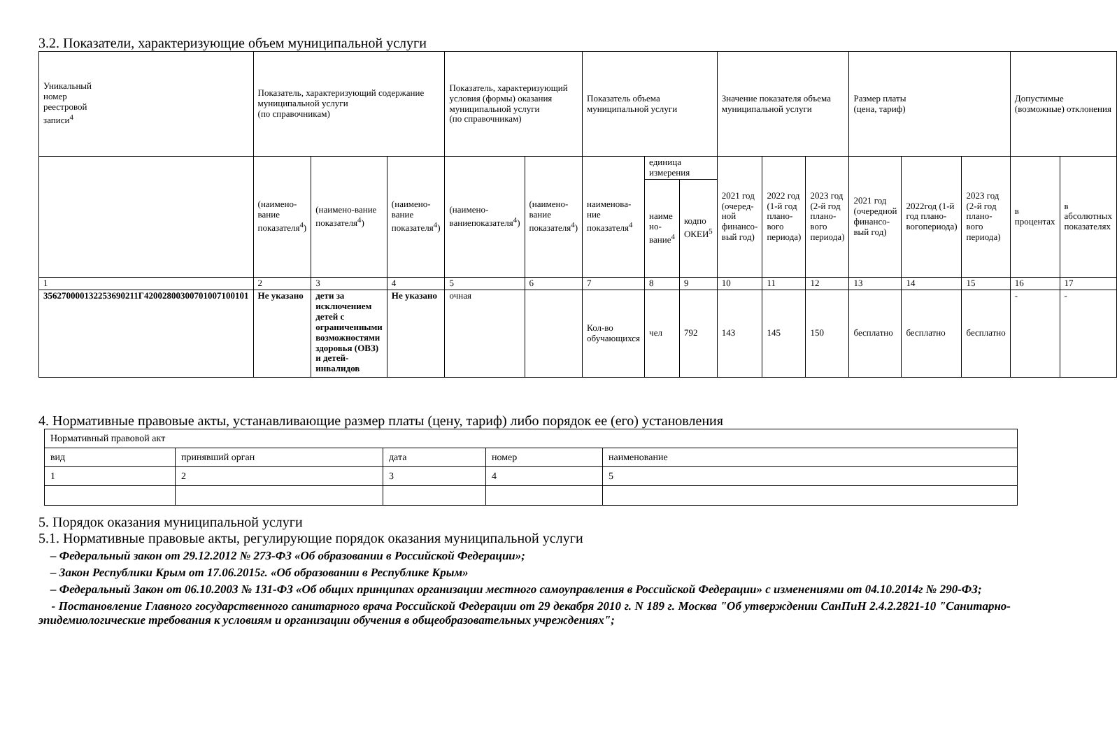3.2. Показатели, характеризующие объем муниципальной услуги
| Уникальный номер реестровой записи<sup>4</sup> | Показатель, характеризующий содержание муниципальной услуги (по справочникам) | | | Показатель, характеризующий условия (формы) оказания муниципальной услуги (по справочникам) | | Показатель объема муниципальной услуги | | | Значение показателя объема муниципальной услуги | | | Размер платы (цена, тариф) | | | Допустимые (возможные) отклонения | |
| --- | --- | --- | --- | --- | --- | --- | --- | --- | --- | --- | --- | --- | --- | --- | --- | --- |
| | (наимено-вание показателя<sup>4</sup>) | (наимено-вание показателя<sup>4</sup>) | (наимено-вание показателя<sup>4</sup>) | (наимено-ваниепоказателя<sup>4</sup>) | (наимено-вание показателя<sup>4</sup>) | наименова-ние показателя<sup>4</sup> | единица измерения | | 2021 год (очеред-ной финансо-вый год) | 2022 год (1-й год плано-вого периода) | 2023 год (2-й год плано-вого периода) | 2021 год (очередной финансо-вый год) | 2022год (1-й год плано-вогопериода) | 2023 год (2-й год плано-вого периода) | в процентах | в абсолютных показателях |
| | | | | | | | наиме но-вание<sup>4</sup> | кодпо ОКЕИ<sup>5</sup> | | | | | | | | |
| 1 | 2 | 3 | 4 | 5 | 6 | 7 | 8 | 9 | 10 | 11 | 12 | 13 | 14 | 15 | 16 | 17 |
| 356270000132253690211Г42002800300701007100101 | Не указано | дети за исключением детей с ограниченными возможностями здоровья (ОВЗ) и детей-инвалидов | Не указано | очная | | Кол-во обучающихся | чел | 792 | 143 | 145 | 150 | бесплатно | бесплатно | бесплатно | - | - |
4. Нормативные правовые акты, устанавливающие размер платы (цену, тариф) либо порядок ее (его) установления
| Нормативный правовой акт | | | | |
| вид | принявший орган | дата | номер | наименование |
| 1 | 2 | 3 | 4 | 5 |
5. Порядок оказания муниципальной услуги
5.1. Нормативные правовые акты, регулирующие порядок оказания муниципальной услуги
– Федеральный закон от 29.12.2012 № 273-ФЗ «Об образовании в Российской Федерации»;
– Закон Республики Крым от 17.06.2015г. «Об образовании в Республике Крым»
– Федеральный Закон от 06.10.2003 № 131-ФЗ «Об общих принципах организации местного самоуправления в Российской Федерации» с изменениями от 04.10.2014г № 290-ФЗ;
- Постановление Главного государственного санитарного врача Российской Федерации от 29 декабря 2010 г. N 189 г. Москва "Об утверждении СанПиН 2.4.2.2821-10 "Санитарно-эпидемиологические требования к условиям и организации обучения в общеобразовательных учреждениях";